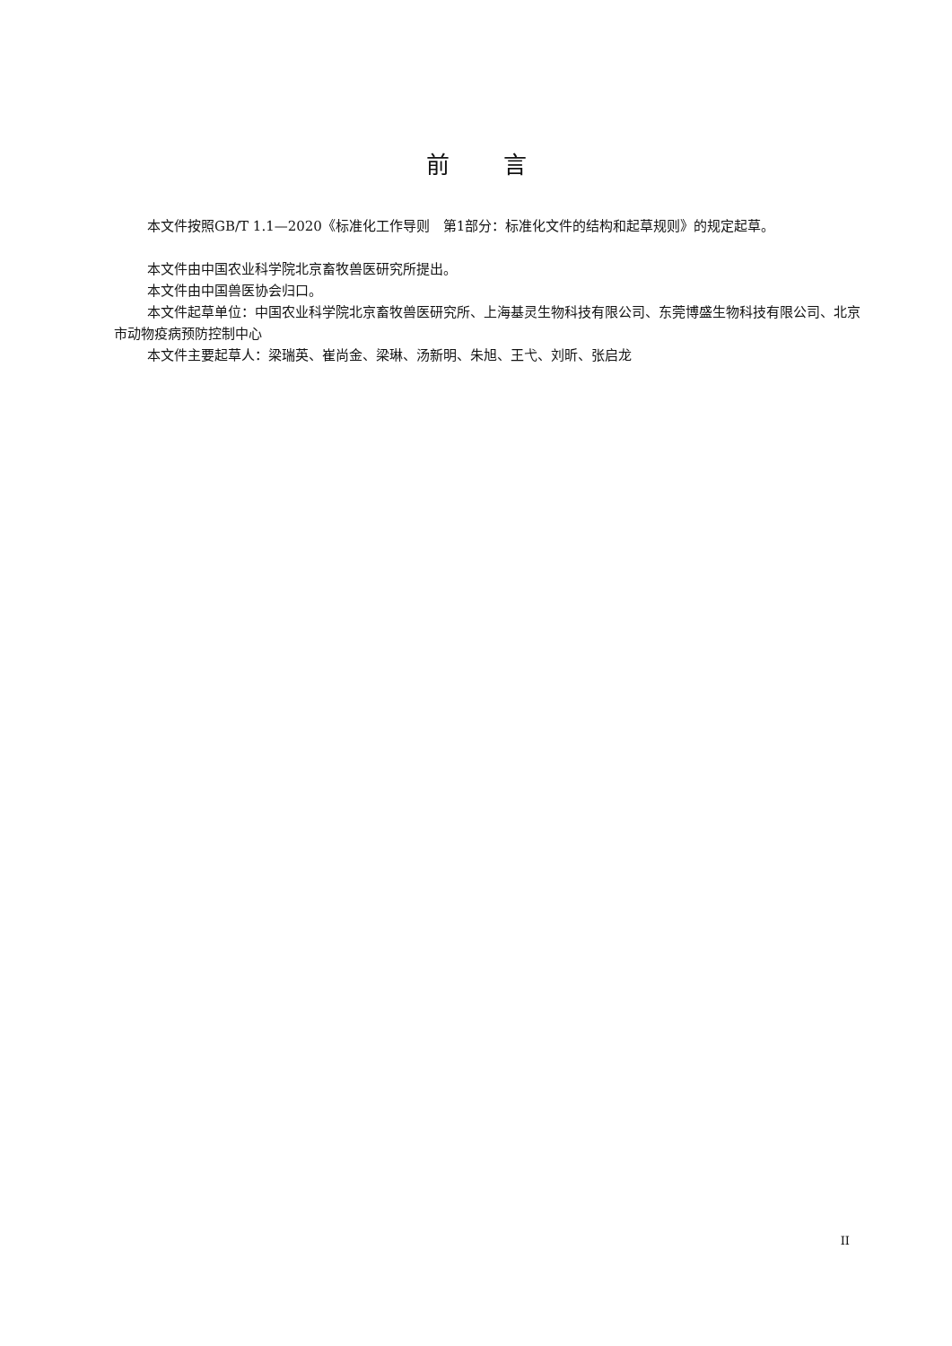前言
本文件按照GB/T 1.1—2020《标准化工作导则　第1部分：标准化文件的结构和起草规则》的规定起草。
本文件由中国农业科学院北京畜牧兽医研究所提出。
本文件由中国兽医协会归口。
本文件起草单位：中国农业科学院北京畜牧兽医研究所、上海基灵生物科技有限公司、东莞博盛生物科技有限公司、北京市动物疫病预防控制中心
本文件主要起草人：梁瑞英、崔尚金、梁琳、汤新明、朱旭、王弋、刘昕、张启龙
II